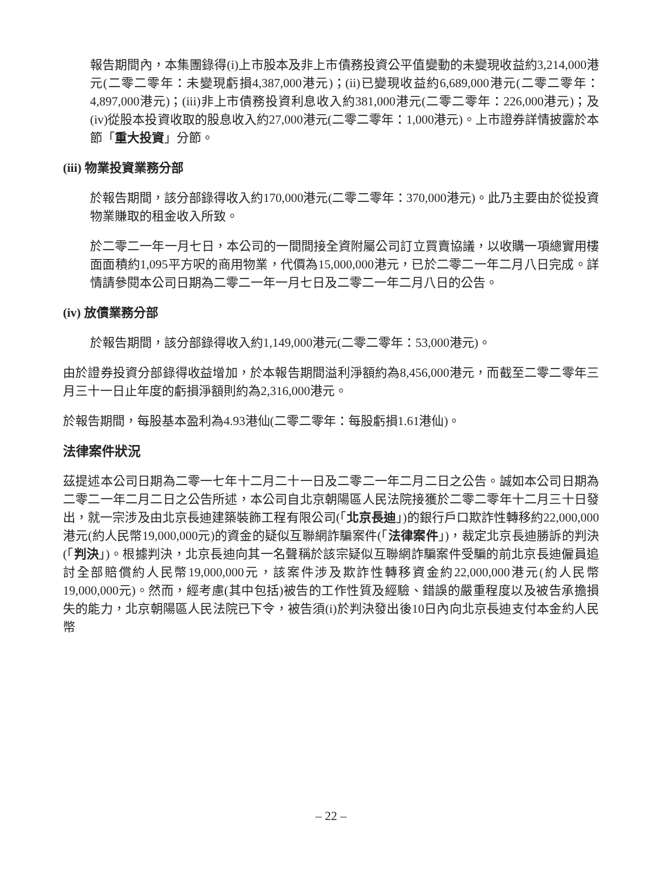報告期間內，本集團錄得(i)上市股本及非上市債務投資公平值變動的未變現收益約3,214,000港元(二零二零年：未變現虧損4,387,000港元)；(ii)已變現收益約6,689,000港元(二零二零年：4,897,000港元)；(iii)非上市債務投資利息收入約381,000港元(二零二零年：226,000港元)；及(iv)從股本投資收取的股息收入約27,000港元(二零二零年：1,000港元)。上市證券詳情披露於本節「重大投資」分節。
(iii) 物業投資業務分部
於報告期間，該分部錄得收入約170,000港元(二零二零年：370,000港元)。此乃主要由於從投資物業賺取的租金收入所致。
於二零二一年一月七日，本公司的一間間接全資附屬公司訂立買賣協議，以收購一項總實用樓面面積約1,095平方呎的商用物業，代價為15,000,000港元，已於二零二一年二月八日完成。詳情請參閱本公司日期為二零二一年一月七日及二零二一年二月八日的公告。
(iv) 放債業務分部
於報告期間，該分部錄得收入約1,149,000港元(二零二零年：53,000港元)。
由於證券投資分部錄得收益增加，於本報告期間溢利淨額約為8,456,000港元，而截至二零二零年三月三十一日止年度的虧損淨額則約為2,316,000港元。
於報告期間，每股基本盈利為4.93港仙(二零二零年：每股虧損1.61港仙)。
法律案件狀況
茲提述本公司日期為二零一七年十二月二十一日及二零二一年二月二日之公告。誠如本公司日期為二零二一年二月二日之公告所述，本公司自北京朝陽區人民法院接獲於二零二零年十二月三十日發出，就一宗涉及由北京長迪建築裝飾工程有限公司(「北京長迪」)的銀行戶口欺詐性轉移約22,000,000港元(約人民幣19,000,000元)的資金的疑似互聯網詐騙案件(「法律案件」)，裁定北京長迪勝訴的判決(「判決」)。根據判決，北京長迪向其一名聲稱於該宗疑似互聯網詐騙案件受騙的前北京長迪僱員追討全部賠償約人民幣19,000,000元，該案件涉及欺詐性轉移資金約22,000,000港元(約人民幣19,000,000元)。然而，經考慮(其中包括)被告的工作性質及經驗、錯誤的嚴重程度以及被告承擔損失的能力，北京朝陽區人民法院已下令，被告須(i)於判決發出後10日內向北京長迪支付本金約人民幣
– 22 –